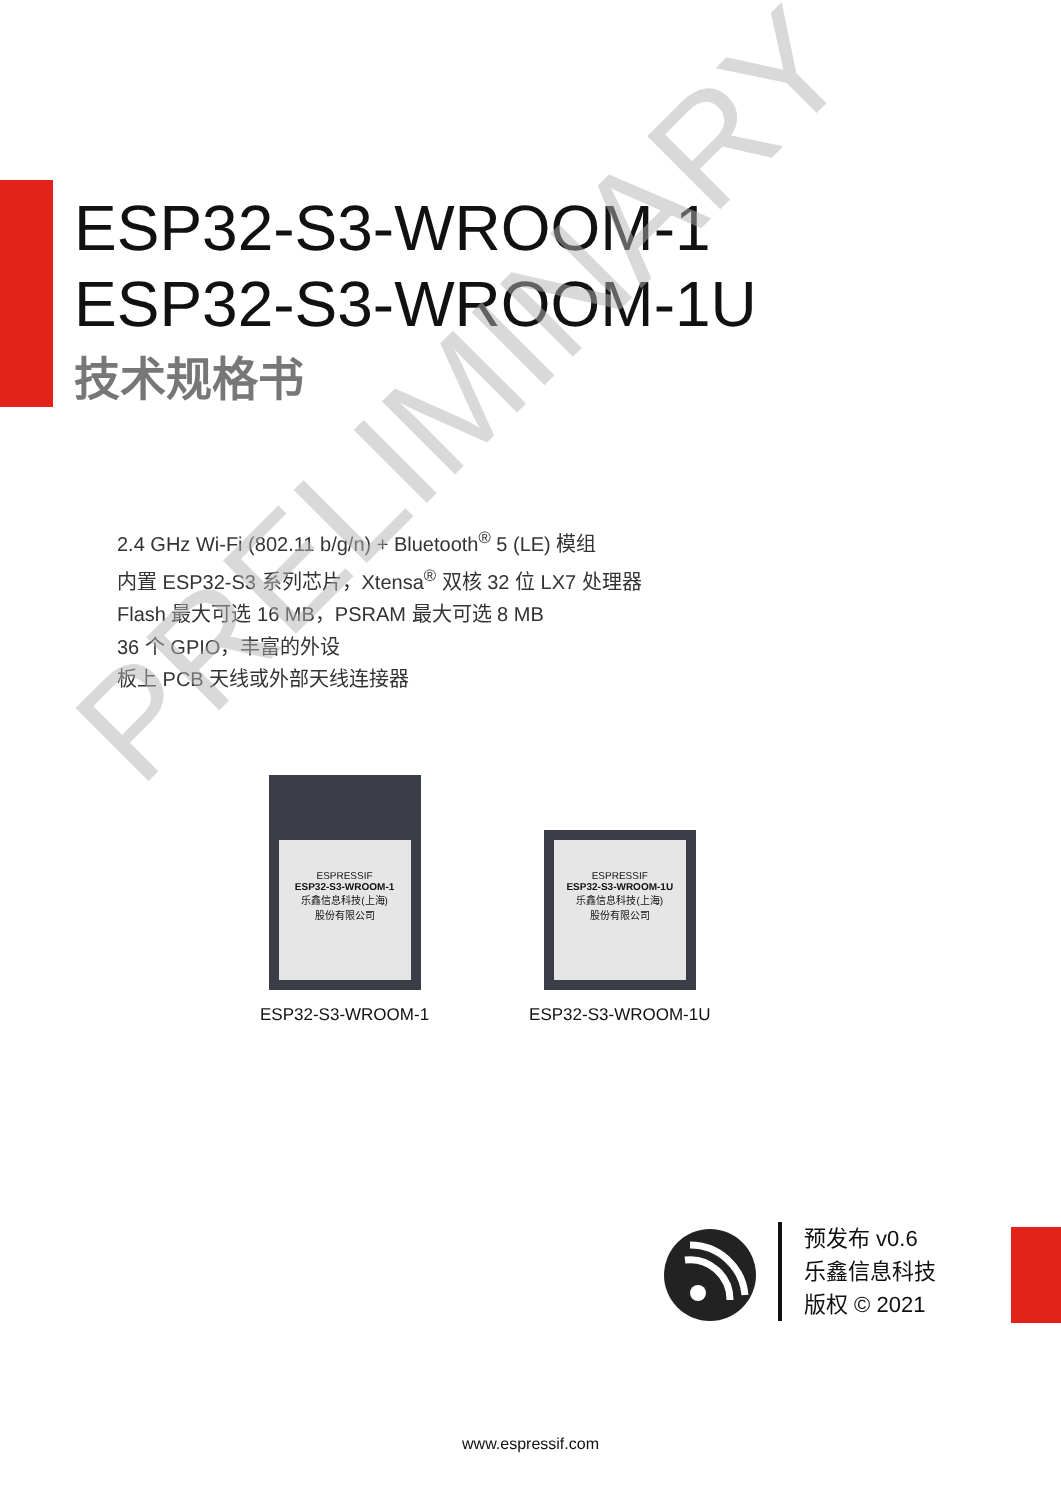ESP32-S3-WROOM-1
ESP32-S3-WROOM-1U
技术规格书
2.4 GHz Wi-Fi (802.11 b/g/n) + Bluetooth<sup>®</sup> 5 (LE) 模组
内置 ESP32-S3 系列芯片，Xtensa<sup>®</sup> 双核 32 位 LX7 处理器
Flash 最大可选 16 MB，PSRAM 最大可选 8 MB
36 个 GPIO，丰富的外设
板上 PCB 天线或外部天线连接器
ESPRESSIF
ESP32-S3-WROOM-1
乐鑫信息科技(上海)
股份有限公司
ESP32-S3-WROOM-1
ESPRESSIF
ESP32-S3-WROOM-1U
乐鑫信息科技(上海)
股份有限公司
ESP32-S3-WROOM-1U
预发布 v0.6
乐鑫信息科技
版权 © 2021
www.espressif.com
PRELIMINARY